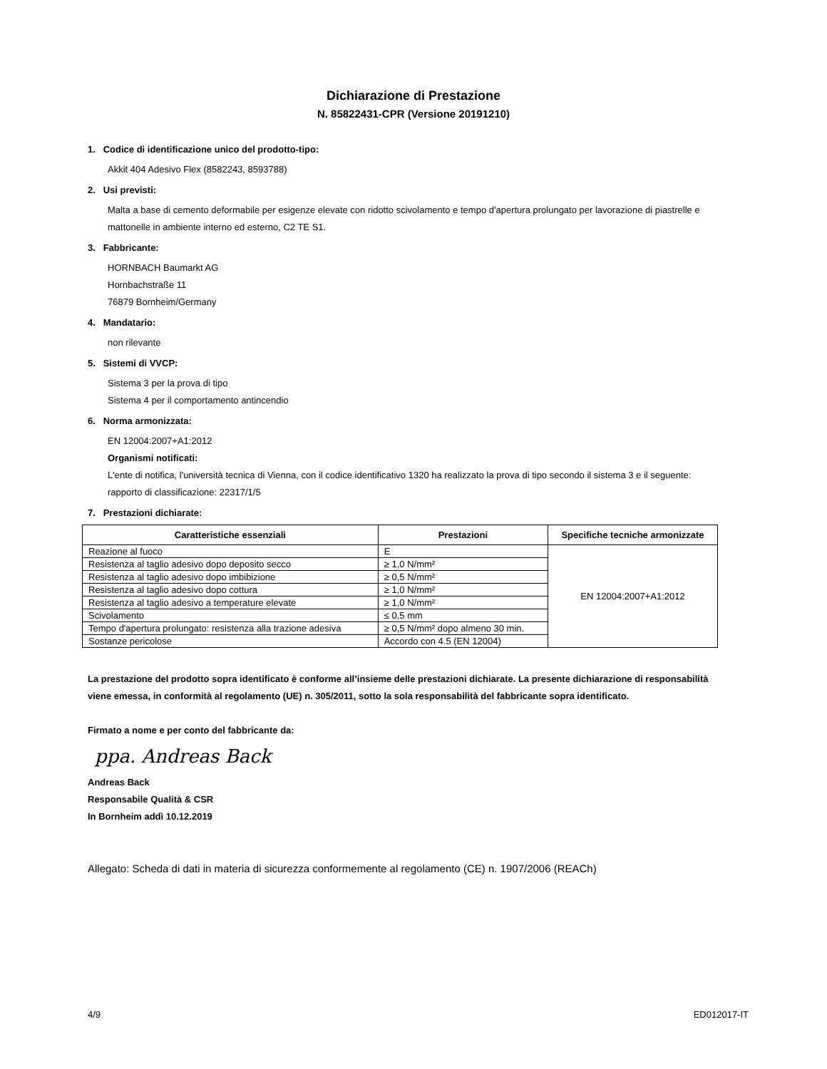Dichiarazione di Prestazione
N. 85822431-CPR (Versione 20191210)
1. Codice di identificazione unico del prodotto-tipo:
Akkit 404 Adesivo Flex (8582243, 8593788)
2. Usi previsti:
Malta a base di cemento deformabile per esigenze elevate con ridotto scivolamento e tempo d'apertura prolungato per lavorazione di piastrelle e mattonelle in ambiente interno ed esterno, C2 TE S1.
3. Fabbricante:
HORNBACH Baumarkt AG
Hornbachstraße 11
76879 Bornheim/Germany
4. Mandatario:
non rilevante
5. Sistemi di VVCP:
Sistema 3 per la prova di tipo
Sistema 4 per il comportamento antincendio
6. Norma armonizzata:
EN 12004:2007+A1:2012
Organismi notificati:
L'ente di notifica, l'università tecnica di Vienna, con il codice identificativo 1320 ha realizzato la prova di tipo secondo il sistema 3 e il seguente:
rapporto di classificazione: 22317/1/5
7. Prestazioni dichiarate:
| Caratteristiche essenziali | Prestazioni | Specifiche tecniche armonizzate |
| --- | --- | --- |
| Reazione al fuoco | E | EN 12004:2007+A1:2012 |
| Resistenza al taglio adesivo dopo deposito secco | ≥ 1,0 N/mm² | |
| Resistenza al taglio adesivo dopo imbibizione | ≥ 0,5 N/mm² | |
| Resistenza al taglio adesivo dopo cottura | ≥ 1,0 N/mm² | |
| Resistenza al taglio adesivo a temperature elevate | ≥ 1,0 N/mm² | |
| Scivolamento | ≤ 0,5 mm | |
| Tempo d'apertura prolungato: resistenza alla trazione adesiva | ≥ 0,5 N/mm² dopo almeno 30 min. | |
| Sostanze pericolose | Accordo con 4.5 (EN 12004) | |
La prestazione del prodotto sopra identificato è conforme all’insieme delle prestazioni dichiarate. La presente dichiarazione di responsabilità viene emessa, in conformità al regolamento (UE) n. 305/2011, sotto la sola responsabilità del fabbricante sopra identificato.
Firmato a nome e per conto del fabbricante da:
ppa. Andreas Back
Andreas Back
Responsabile Qualità & CSR
In Bornheim addì 10.12.2019
Allegato: Scheda di dati in materia di sicurezza conformemente al regolamento (CE) n. 1907/2006 (REACh)
4/9 ED012017-IT